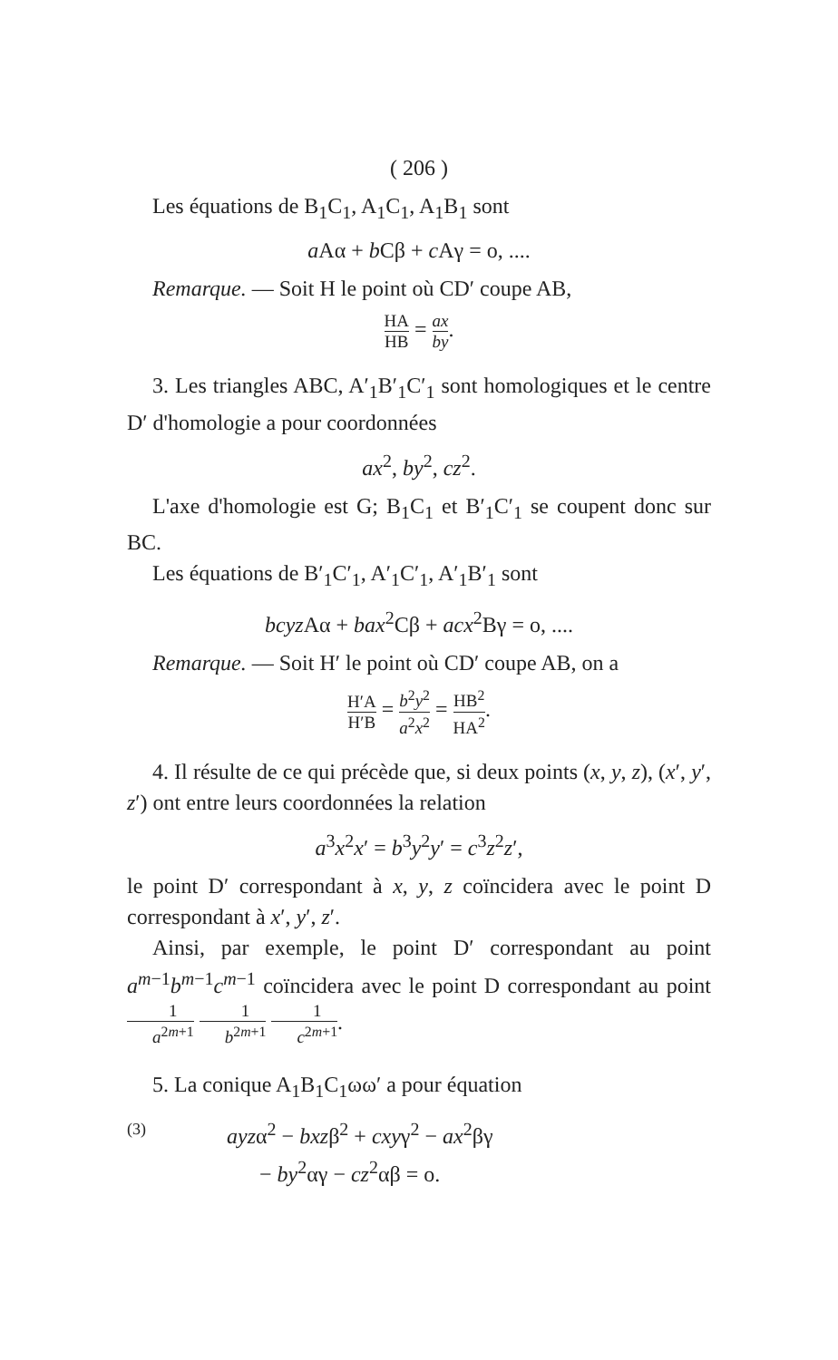( 206 )
Les équations de B<sub>1</sub>C<sub>1</sub>, A<sub>1</sub>C<sub>1</sub>, A<sub>1</sub>B<sub>1</sub> sont
a Aα + b Cβ + c Aγ = o, ....
Remarque. — Soit H le point où CD′ coupe AB,
HA HB = ax by.
3. Les triangles ABC, A′<sub>1</sub>B′<sub>1</sub>C′<sub>1</sub> sont homologiques et le centre D′ d'homologie a pour coordonnées
ax<sup>2</sup>, by<sup>2</sup>, cz<sup>2</sup>.
L'axe d'homologie est G; B<sub>1</sub>C<sub>1</sub> et B′<sub>1</sub>C′<sub>1</sub> se coupent donc sur BC.
Les équations de B′<sub>1</sub>C′<sub>1</sub>, A′<sub>1</sub>C′<sub>1</sub>, A′<sub>1</sub>B′<sub>1</sub> sont
bcyz Aα + bax<sup>2</sup>Cβ + acx<sup>2</sup>Bγ = o, ....
Remarque. — Soit H′ le point où CD′ coupe AB, on a
H′A H′B = b<sup>2</sup>y<sup>2</sup> a<sup>2</sup>x<sup>2</sup> = HB<sup>2</sup> HA<sup>2</sup>.
4. Il résulte de ce qui précède que, si deux points (x, y, z), (x′, y′, z′) ont entre leurs coordonnées la relation
a<sup>3</sup>x<sup>2</sup>x′ = b<sup>3</sup>y<sup>2</sup>y′ = c<sup>3</sup>z<sup>2</sup>z′,
le point D′ correspondant à x, y, z coïncidera avec le point D correspondant à x′, y′, z′.
Ainsi, par exemple, le point D′ correspondant au point a<sup>m−1</sup>b<sup>m−1</sup>c<sup>m−1</sup> coïncidera avec le point D correspondant au point 1 a<sup>2m+1</sup> 1 b<sup>2m+1</sup> 1 c<sup>2m+1</sup>.
5. La conique A<sub>1</sub>B<sub>1</sub>C<sub>1</sub>ωω′ a pour équation
(3) ayzα<sup>2</sup> − bxzβ<sup>2</sup> + cxyγ<sup>2</sup> − ax<sup>2</sup>βγ
− by<sup>2</sup>αγ − cz<sup>2</sup>αβ = o.